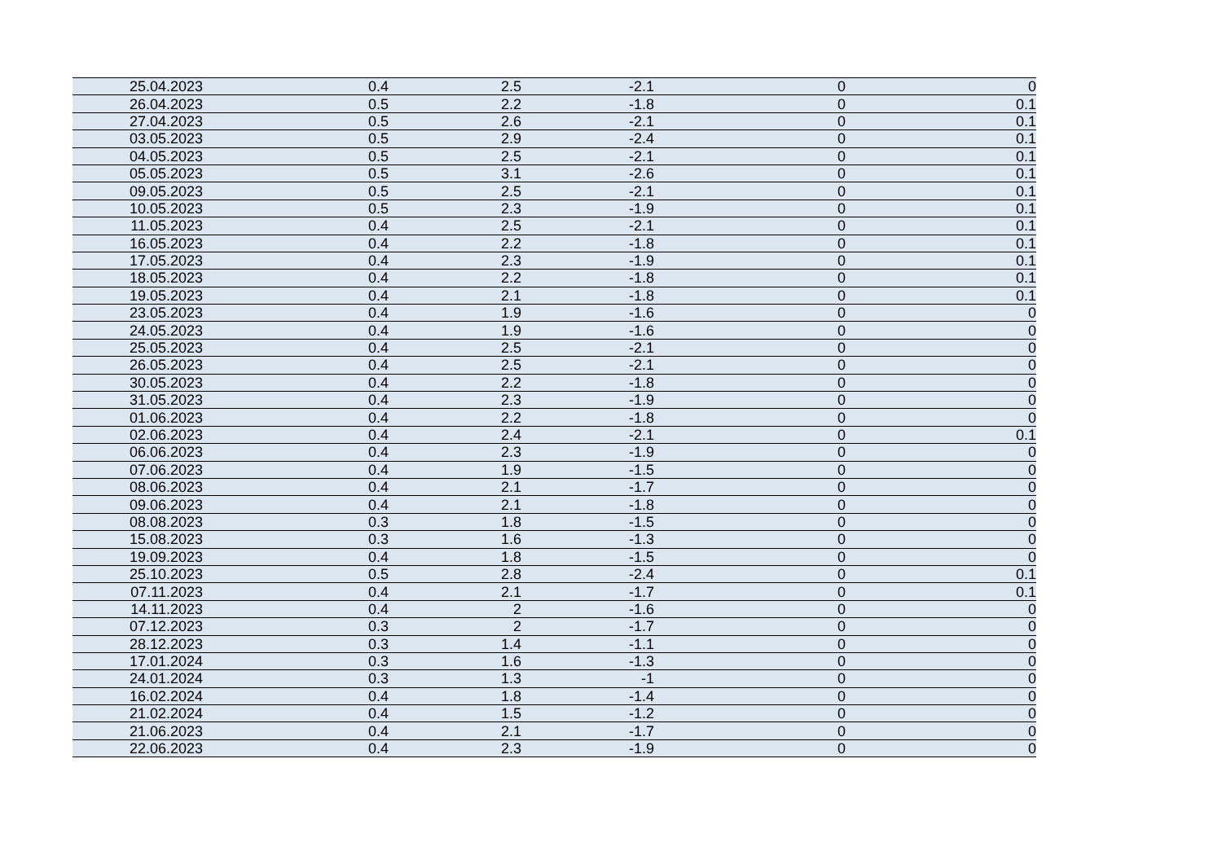| 25.04.2023 | 0.4 | 2.5 | -2.1 | 0 | 0 |
| 26.04.2023 | 0.5 | 2.2 | -1.8 | 0 | 0.1 |
| 27.04.2023 | 0.5 | 2.6 | -2.1 | 0 | 0.1 |
| 03.05.2023 | 0.5 | 2.9 | -2.4 | 0 | 0.1 |
| 04.05.2023 | 0.5 | 2.5 | -2.1 | 0 | 0.1 |
| 05.05.2023 | 0.5 | 3.1 | -2.6 | 0 | 0.1 |
| 09.05.2023 | 0.5 | 2.5 | -2.1 | 0 | 0.1 |
| 10.05.2023 | 0.5 | 2.3 | -1.9 | 0 | 0.1 |
| 11.05.2023 | 0.4 | 2.5 | -2.1 | 0 | 0.1 |
| 16.05.2023 | 0.4 | 2.2 | -1.8 | 0 | 0.1 |
| 17.05.2023 | 0.4 | 2.3 | -1.9 | 0 | 0.1 |
| 18.05.2023 | 0.4 | 2.2 | -1.8 | 0 | 0.1 |
| 19.05.2023 | 0.4 | 2.1 | -1.8 | 0 | 0.1 |
| 23.05.2023 | 0.4 | 1.9 | -1.6 | 0 | 0 |
| 24.05.2023 | 0.4 | 1.9 | -1.6 | 0 | 0 |
| 25.05.2023 | 0.4 | 2.5 | -2.1 | 0 | 0 |
| 26.05.2023 | 0.4 | 2.5 | -2.1 | 0 | 0 |
| 30.05.2023 | 0.4 | 2.2 | -1.8 | 0 | 0 |
| 31.05.2023 | 0.4 | 2.3 | -1.9 | 0 | 0 |
| 01.06.2023 | 0.4 | 2.2 | -1.8 | 0 | 0 |
| 02.06.2023 | 0.4 | 2.4 | -2.1 | 0 | 0.1 |
| 06.06.2023 | 0.4 | 2.3 | -1.9 | 0 | 0 |
| 07.06.2023 | 0.4 | 1.9 | -1.5 | 0 | 0 |
| 08.06.2023 | 0.4 | 2.1 | -1.7 | 0 | 0 |
| 09.06.2023 | 0.4 | 2.1 | -1.8 | 0 | 0 |
| 08.08.2023 | 0.3 | 1.8 | -1.5 | 0 | 0 |
| 15.08.2023 | 0.3 | 1.6 | -1.3 | 0 | 0 |
| 19.09.2023 | 0.4 | 1.8 | -1.5 | 0 | 0 |
| 25.10.2023 | 0.5 | 2.8 | -2.4 | 0 | 0.1 |
| 07.11.2023 | 0.4 | 2.1 | -1.7 | 0 | 0.1 |
| 14.11.2023 | 0.4 | 2 | -1.6 | 0 | 0 |
| 07.12.2023 | 0.3 | 2 | -1.7 | 0 | 0 |
| 28.12.2023 | 0.3 | 1.4 | -1.1 | 0 | 0 |
| 17.01.2024 | 0.3 | 1.6 | -1.3 | 0 | 0 |
| 24.01.2024 | 0.3 | 1.3 | -1 | 0 | 0 |
| 16.02.2024 | 0.4 | 1.8 | -1.4 | 0 | 0 |
| 21.02.2024 | 0.4 | 1.5 | -1.2 | 0 | 0 |
| 21.06.2023 | 0.4 | 2.1 | -1.7 | 0 | 0 |
| 22.06.2023 | 0.4 | 2.3 | -1.9 | 0 | 0 |